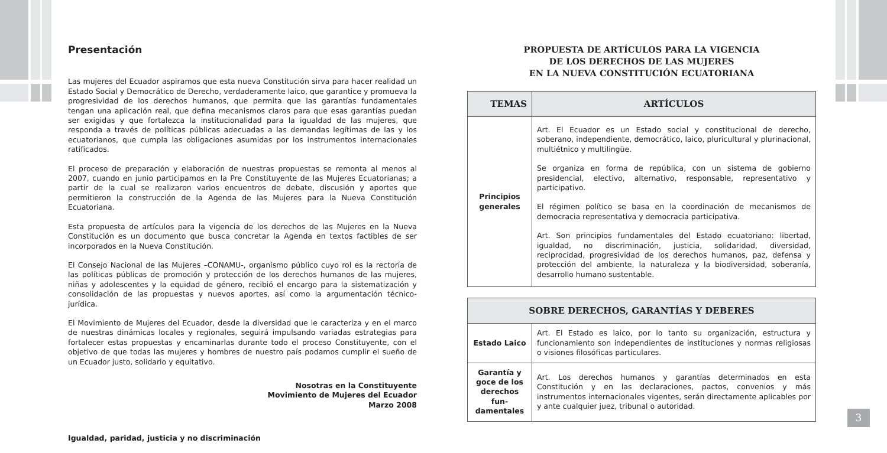Presentación
Las mujeres del Ecuador aspiramos que esta nueva Constitución sirva para hacer realidad un Estado Social y Democrático de Derecho, verdaderamente laico, que garantice y promueva la progresividad de los derechos humanos, que permita que las garantías fundamentales tengan una aplicación real, que defina mecanismos claros para que esas garantías puedan ser exigidas y que fortalezca la institucionalidad para la igualdad de las mujeres, que responda a través de políticas públicas adecuadas a las demandas legítimas de las y los ecuatorianos, que cumpla las obligaciones asumidas por los instrumentos internacionales ratificados.
El proceso de preparación y elaboración de nuestras propuestas se remonta al menos al 2007, cuando en junio participamos en la Pre Constituyente de las Mujeres Ecuatorianas; a partir de la cual se realizaron varios encuentros de debate, discusión y aportes que permitieron la construcción de la Agenda de las Mujeres para la Nueva Constitución Ecuatoriana.
Esta propuesta de artículos para la vigencia de los derechos de las Mujeres en la Nueva Constitución es un documento que busca concretar la Agenda en textos factibles de ser incorporados en la Nueva Constitución.
El Consejo Nacional de las Mujeres –CONAMU-, organismo público cuyo rol es la rectoría de las políticas públicas de promoción y protección de los derechos humanos de las mujeres, niñas y adolescentes y la equidad de género, recibió el encargo para la sistematización y consolidación de las propuestas y nuevos aportes, así como la argumentación técnico-jurídica.
El Movimiento de Mujeres del Ecuador, desde la diversidad que le caracteriza y en el marco de nuestras dinámicas locales y regionales, seguirá impulsando variadas estrategias para fortalecer estas propuestas y encaminarlas durante todo el proceso Constituyente, con el objetivo de que todas las mujeres y hombres de nuestro país podamos cumplir el sueño de un Ecuador justo, solidario y equitativo.
Nosotras en la Constituyente
Movimiento de Mujeres del Ecuador
Marzo 2008
Igualdad, paridad, justicia y no discriminación
PROPUESTA DE ARTÍCULOS PARA LA VIGENCIA
DE LOS DERECHOS DE LAS MUJERES
EN LA NUEVA CONSTITUCIÓN ECUATORIANA
| TEMAS | ARTÍCULOS |
| --- | --- |
| Principios generales | Art. El Ecuador es un Estado social y constitucional de derecho, soberano, independiente, democrático, laico, pluricultural y plurinacional, multiétnico y multilingüe. Se organiza en forma de república, con un sistema de gobierno presidencial, electivo, alternativo, responsable, representativo y participativo. El régimen político se basa en la coordinación de mecanismos de democracia representativa y democracia participativa. Art. Son principios fundamentales del Estado ecuatoriano: libertad, igualdad, no discriminación, justicia, solidaridad, diversidad, reciprocidad, progresividad de los derechos humanos, paz, defensa y protección del ambiente, la naturaleza y la biodiversidad, soberanía, desarrollo humano sustentable. |
| SOBRE DERECHOS, GARANTÍAS Y DEBERES | |
| --- | --- |
| Estado Laico | Art. El Estado es laico, por lo tanto su organización, estructura y funcionamiento son independientes de instituciones y normas religiosas o visiones filosóficas particulares. |
| Garantía y goce de los derechos fun-damentales | Art. Los derechos humanos y garantías determinados en esta Constitución y en las declaraciones, pactos, convenios y más instrumentos internacionales vigentes, serán directamente aplicables por y ante cualquier juez, tribunal o autoridad. |
3